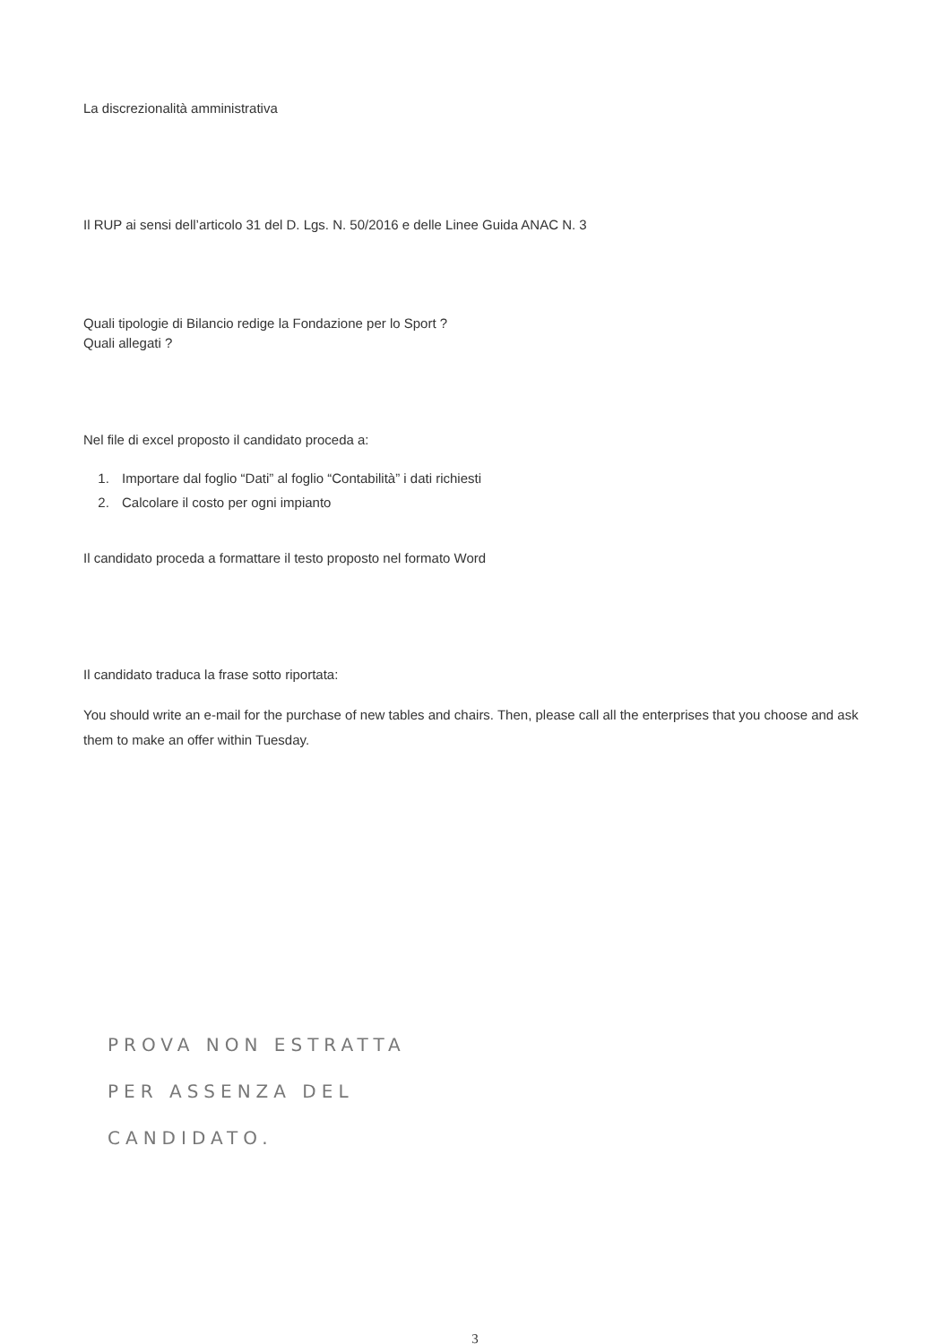La discrezionalità amministrativa
Il RUP ai sensi dell’articolo 31 del D. Lgs. N. 50/2016 e delle Linee Guida ANAC N. 3
Quali tipologie di Bilancio redige la Fondazione per lo Sport ?
Quali allegati ?
Nel file di excel proposto il candidato proceda a:
1. Importare dal foglio “Dati” al foglio “Contabilità” i dati richiesti
2. Calcolare il costo per ogni impianto
Il candidato proceda a formattare il testo proposto nel formato Word
Il candidato traduca la frase sotto riportata:
You should write an e-mail for the purchase of new tables and chairs. Then, please call all the enterprises that you choose and ask them to make an offer within Tuesday.
PROVA NON ESTRATTA
PER ASSENZA DEL
CANDIDATO.
3